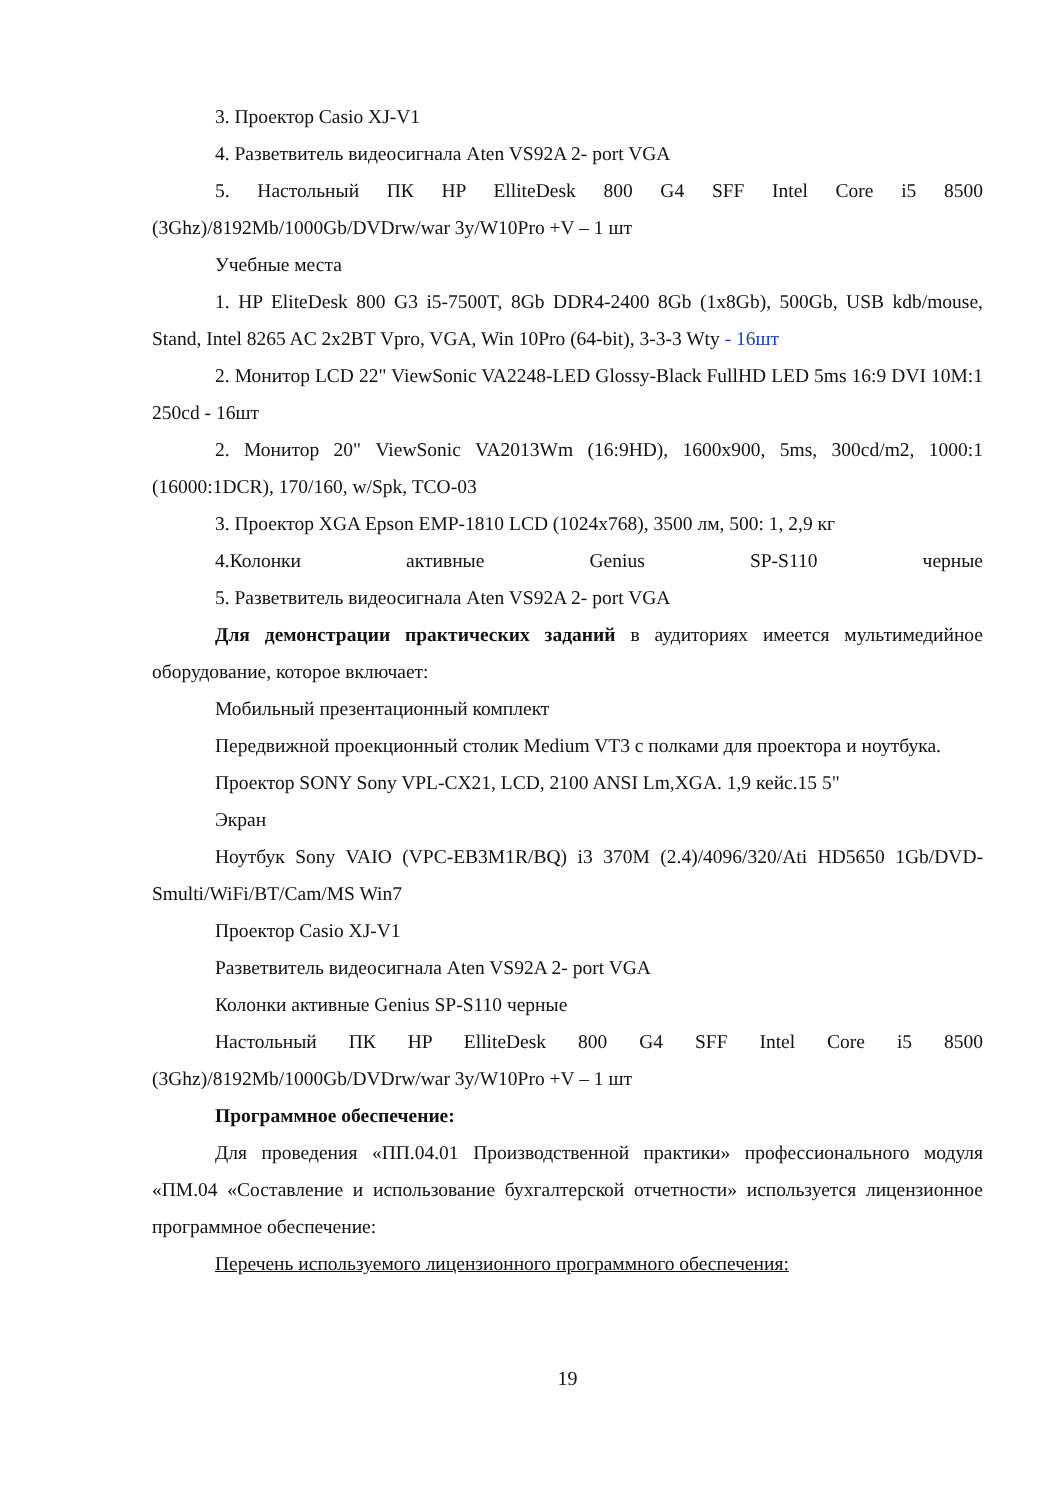3. Проектор Casio XJ-V1
4. Разветвитель видеосигнала Aten VS92A 2- port VGA
5. Настольный ПК HP ElliteDesk 800 G4 SFF Intel Core i5 8500 (3Ghz)/8192Mb/1000Gb/DVDrw/war 3y/W10Pro +V – 1 шт
Учебные места
1. HP EliteDesk 800 G3 i5-7500T, 8Gb DDR4-2400 8Gb (1x8Gb), 500Gb, USB kdb/mouse, Stand, Intel 8265 AC 2x2BT Vpro, VGA, Win 10Pro (64-bit), 3-3-3 Wty - 16шт
2. Монитор LCD 22" ViewSonic VA2248-LED Glossy-Black FullHD LED 5ms 16:9 DVI 10M:1 250cd - 16шт
2. Монитор 20" ViewSonic VA2013Wm (16:9HD), 1600x900, 5ms, 300cd/m2, 1000:1 (16000:1DCR), 170/160, w/Spk, TCO-03
3. Проектор XGA Epson EMP-1810 LCD (1024x768), 3500 лм, 500: 1, 2,9 кг
4.Колонки активные Genius SP-S110 черные
5. Разветвитель видеосигнала Aten VS92A 2- port VGA
Для демонстрации практических заданий в аудиториях имеется мультимедийное оборудование, которое включает:
Мобильный презентационный комплект
Передвижной проекционный столик Medium VT3 с полками для проектора и ноутбука.
Проектор SONY Sony VPL-CX21, LCD, 2100 ANSI Lm,XGA. 1,9 кейс.15 5"
Экран
Ноутбук Sony VAIO (VPC-EB3M1R/BQ) i3 370M (2.4)/4096/320/Ati HD5650 1Gb/DVD-Smulti/WiFi/BT/Cam/MS Win7
Проектор Casio XJ-V1
Разветвитель видеосигнала Aten VS92A 2- port VGA
Колонки активные Genius SP-S110 черные
Настольный ПК HP ElliteDesk 800 G4 SFF Intel Core i5 8500 (3Ghz)/8192Mb/1000Gb/DVDrw/war 3y/W10Pro +V – 1 шт
Программное обеспечение:
Для проведения «ПП.04.01 Производственной практики» профессионального модуля «ПМ.04 «Составление и использование бухгалтерской отчетности» используется лицензионное программное обеспечение:
Перечень используемого лицензионного программного обеспечения:
19